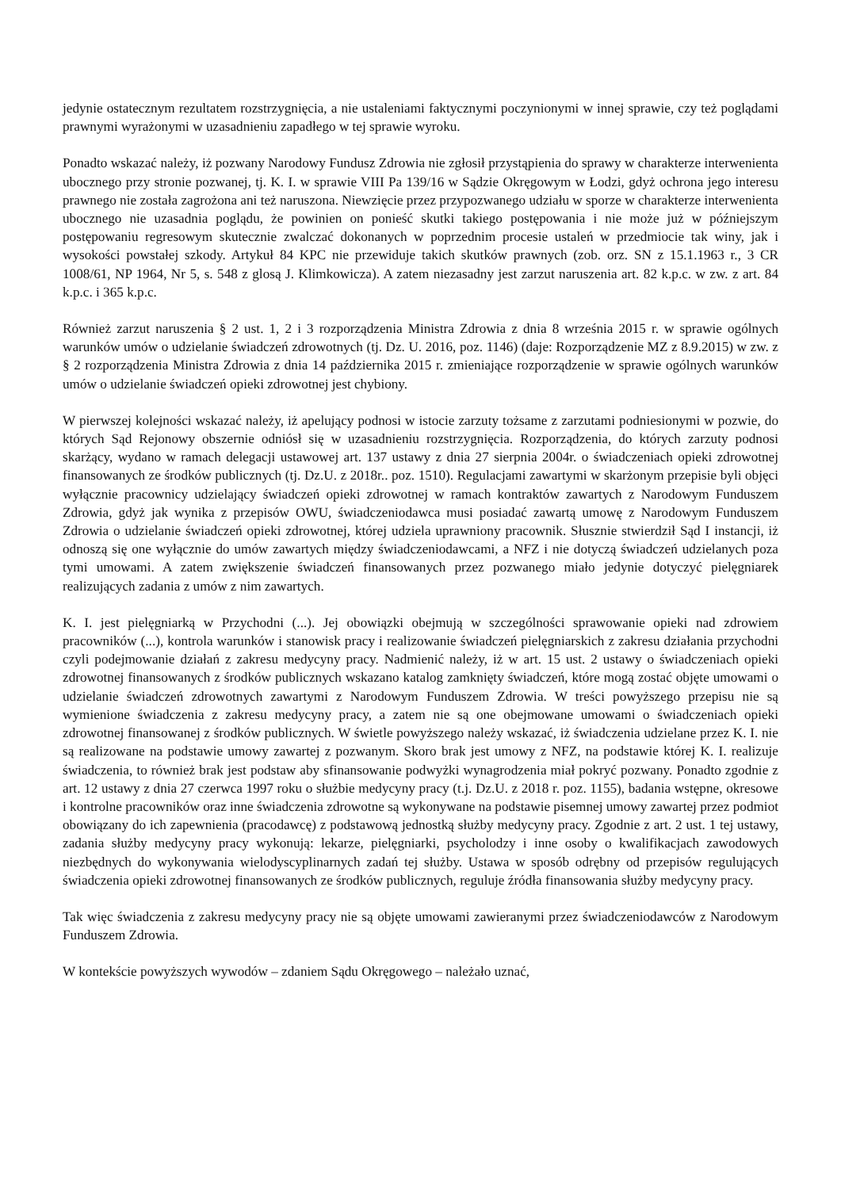jedynie ostatecznym rezultatem rozstrzygnięcia, a nie ustaleniami faktycznymi poczynionymi w innej sprawie, czy też poglądami prawnymi wyrażonymi w uzasadnieniu zapadłego w tej sprawie wyroku.
Ponadto wskazać należy, iż pozwany Narodowy Fundusz Zdrowia nie zgłosił przystąpienia do sprawy w charakterze interwenienta ubocznego przy stronie pozwanej, tj. K. I. w sprawie VIII Pa 139/16 w Sądzie Okręgowym w Łodzi, gdyż ochrona jego interesu prawnego nie została zagrożona ani też naruszona. Niewzięcie przez przypozwanego udziału w sporze w charakterze interwenienta ubocznego nie uzasadnia poglądu, że powinien on ponieść skutki takiego postępowania i nie może już w późniejszym postępowaniu regresowym skutecznie zwalczać dokonanych w poprzednim procesie ustaleń w przedmiocie tak winy, jak i wysokości powstałej szkody. Artykuł 84 KPC nie przewiduje takich skutków prawnych (zob. orz. SN z 15.1.1963 r., 3 CR 1008/61, NP 1964, Nr 5, s. 548 z glosą J. Klimkowicza). A zatem niezasadny jest zarzut naruszenia art. 82 k.p.c. w zw. z art. 84 k.p.c. i 365 k.p.c.
Również zarzut naruszenia § 2 ust. 1, 2 i 3 rozporządzenia Ministra Zdrowia z dnia 8 września 2015 r. w sprawie ogólnych warunków umów o udzielanie świadczeń zdrowotnych (tj. Dz. U. 2016, poz. 1146) (daje: Rozporządzenie MZ z 8.9.2015) w zw. z § 2 rozporządzenia Ministra Zdrowia z dnia 14 października 2015 r. zmieniające rozporządzenie w sprawie ogólnych warunków umów o udzielanie świadczeń opieki zdrowotnej jest chybiony.
W pierwszej kolejności wskazać należy, iż apelujący podnosi w istocie zarzuty tożsame z zarzutami podniesionymi w pozwie, do których Sąd Rejonowy obszernie odniósł się w uzasadnieniu rozstrzygnięcia. Rozporządzenia, do których zarzuty podnosi skarżący, wydano w ramach delegacji ustawowej art. 137 ustawy z dnia 27 sierpnia 2004r. o świadczeniach opieki zdrowotnej finansowanych ze środków publicznych (tj. Dz.U. z 2018r.. poz. 1510). Regulacjami zawartymi w skarżonym przepisie byli objęci wyłącznie pracownicy udzielający świadczeń opieki zdrowotnej w ramach kontraktów zawartych z Narodowym Funduszem Zdrowia, gdyż jak wynika z przepisów OWU, świadczeniodawca musi posiadać zawartą umowę z Narodowym Funduszem Zdrowia o udzielanie świadczeń opieki zdrowotnej, której udziela uprawniony pracownik. Słusznie stwierdził Sąd I instancji, iż odnoszą się one wyłącznie do umów zawartych między świadczeniodawcami, a NFZ i nie dotyczą świadczeń udzielanych poza tymi umowami. A zatem zwiększenie świadczeń finansowanych przez pozwanego miało jedynie dotyczyć pielęgniarek realizujących zadania z umów z nim zawartych.
K. I. jest pielęgniarką w Przychodni (...). Jej obowiązki obejmują w szczególności sprawowanie opieki nad zdrowiem pracowników (...), kontrola warunków i stanowisk pracy i realizowanie świadczeń pielęgniarskich z zakresu działania przychodni czyli podejmowanie działań z zakresu medycyny pracy. Nadmienić należy, iż w art. 15 ust. 2 ustawy o świadczeniach opieki zdrowotnej finansowanych z środków publicznych wskazano katalog zamknięty świadczeń, które mogą zostać objęte umowami o udzielanie świadczeń zdrowotnych zawartymi z Narodowym Funduszem Zdrowia. W treści powyższego przepisu nie są wymienione świadczenia z zakresu medycyny pracy, a zatem nie są one obejmowane umowami o świadczeniach opieki zdrowotnej finansowanej z środków publicznych. W świetle powyższego należy wskazać, iż świadczenia udzielane przez K. I. nie są realizowane na podstawie umowy zawartej z pozwanym. Skoro brak jest umowy z NFZ, na podstawie której K. I. realizuje świadczenia, to również brak jest podstaw aby sfinansowanie podwyżki wynagrodzenia miał pokryć pozwany. Ponadto zgodnie z art. 12 ustawy z dnia 27 czerwca 1997 roku o służbie medycyny pracy (t.j. Dz.U. z 2018 r. poz. 1155), badania wstępne, okresowe i kontrolne pracowników oraz inne świadczenia zdrowotne są wykonywane na podstawie pisemnej umowy zawartej przez podmiot obowiązany do ich zapewnienia (pracodawcę) z podstawową jednostką służby medycyny pracy. Zgodnie z art. 2 ust. 1 tej ustawy, zadania służby medycyny pracy wykonują: lekarze, pielęgniarki, psycholodzy i inne osoby o kwalifikacjach zawodowych niezbędnych do wykonywania wielodyscyplinarnych zadań tej służby. Ustawa w sposób odrębny od przepisów regulujących świadczenia opieki zdrowotnej finansowanych ze środków publicznych, reguluje źródła finansowania służby medycyny pracy.
Tak więc świadczenia z zakresu medycyny pracy nie są objęte umowami zawieranymi przez świadczeniodawców z Narodowym Funduszem Zdrowia.
W kontekście powyższych wywodów – zdaniem Sądu Okręgowego – należało uznać,